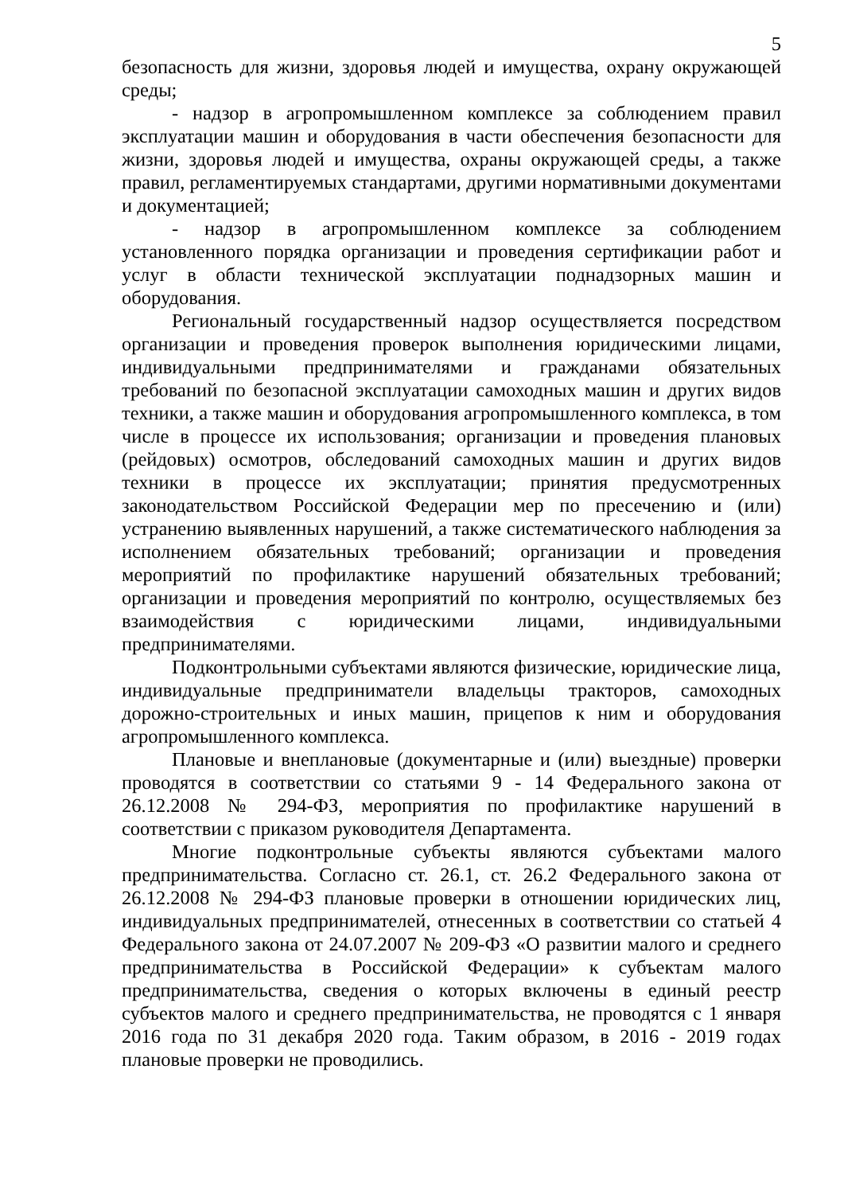5
безопасность для жизни, здоровья людей и имущества, охрану окружающей среды;
- надзор в агропромышленном комплексе за соблюдением правил эксплуатации машин и оборудования в части обеспечения безопасности для жизни, здоровья людей и имущества, охраны окружающей среды, а также правил, регламентируемых стандартами, другими нормативными документами и документацией;
- надзор в агропромышленном комплексе за соблюдением установленного порядка организации и проведения сертификации работ и услуг в области технической эксплуатации поднадзорных машин и оборудования.
Региональный государственный надзор осуществляется посредством организации и проведения проверок выполнения юридическими лицами, индивидуальными предпринимателями и гражданами обязательных требований по безопасной эксплуатации самоходных машин и других видов техники, а также машин и оборудования агропромышленного комплекса, в том числе в процессе их использования; организации и проведения плановых (рейдовых) осмотров, обследований самоходных машин и других видов техники в процессе их эксплуатации; принятия предусмотренных законодательством Российской Федерации мер по пресечению и (или) устранению выявленных нарушений, а также систематического наблюдения за исполнением обязательных требований; организации и проведения мероприятий по профилактике нарушений обязательных требований; организации и проведения мероприятий по контролю, осуществляемых без взаимодействия с юридическими лицами, индивидуальными предпринимателями.
Подконтрольными субъектами являются физические, юридические лица, индивидуальные предприниматели владельцы тракторов, самоходных дорожно-строительных и иных машин, прицепов к ним и оборудования агропромышленного комплекса.
Плановые и внеплановые (документарные и (или) выездные) проверки проводятся в соответствии со статьями 9 - 14 Федерального закона от 26.12.2008 № 294-ФЗ, мероприятия по профилактике нарушений в соответствии с приказом руководителя Департамента.
Многие подконтрольные субъекты являются субъектами малого предпринимательства. Согласно ст. 26.1, ст. 26.2 Федерального закона от 26.12.2008 № 294-ФЗ плановые проверки в отношении юридических лиц, индивидуальных предпринимателей, отнесенных в соответствии со статьей 4 Федерального закона от 24.07.2007 № 209-ФЗ «О развитии малого и среднего предпринимательства в Российской Федерации» к субъектам малого предпринимательства, сведения о которых включены в единый реестр субъектов малого и среднего предпринимательства, не проводятся с 1 января 2016 года по 31 декабря 2020 года. Таким образом, в 2016 - 2019 годах плановые проверки не проводились.